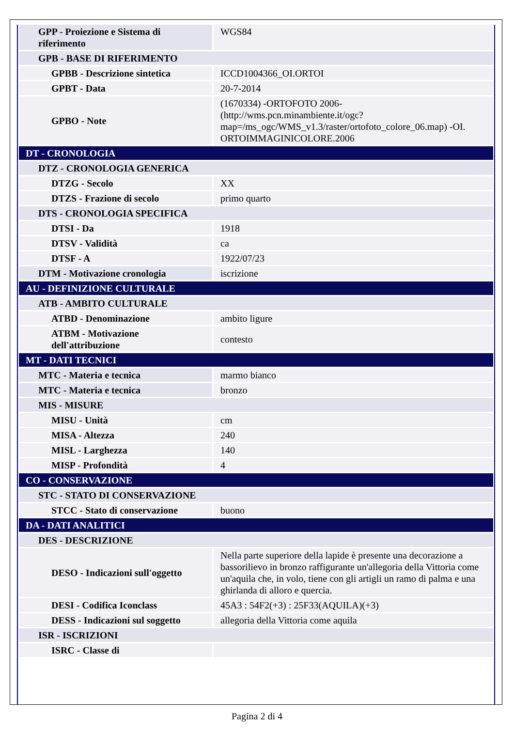| GPP - Proiezione e Sistema di riferimento | WGS84 |
| GPB - BASE DI RIFERIMENTO | |
| GPBB - Descrizione sintetica | ICCD1004366_OI.ORTOI |
| GPBT - Data | 20-7-2014 |
| GPBO - Note | (1670334) -ORTOFOTO 2006- (http://wms.pcn.minambiente.it/ogc?map=/ms_ogc/WMS_v1.3/raster/ortofoto_colore_06.map) -OI. ORTOIMMAGINICOLORE.2006 |
| DT - CRONOLOGIA | |
| DTZ - CRONOLOGIA GENERICA | |
| DTZG - Secolo | XX |
| DTZS - Frazione di secolo | primo quarto |
| DTS - CRONOLOGIA SPECIFICA | |
| DTSI - Da | 1918 |
| DTSV - Validità | ca |
| DTSF - A | 1922/07/23 |
| DTM - Motivazione cronologia | iscrizione |
| AU - DEFINIZIONE CULTURALE | |
| ATB - AMBITO CULTURALE | |
| ATBD - Denominazione | ambito ligure |
| ATBM - Motivazione dell'attribuzione | contesto |
| MT - DATI TECNICI | |
| MTC - Materia e tecnica | marmo bianco |
| MTC - Materia e tecnica | bronzo |
| MIS - MISURE | |
| MISU - Unità | cm |
| MISA - Altezza | 240 |
| MISL - Larghezza | 140 |
| MISP - Profondità | 4 |
| CO - CONSERVAZIONE | |
| STC - STATO DI CONSERVAZIONE | |
| STCC - Stato di conservazione | buono |
| DA - DATI ANALITICI | |
| DES - DESCRIZIONE | |
| DESO - Indicazioni sull'oggetto | Nella parte superiore della lapide è presente una decorazione a bassorilievo in bronzo raffigurante un'allegoria della Vittoria come un'aquila che, in volo, tiene con gli artigli un ramo di palma e una ghirlanda di alloro e quercia. |
| DESI - Codifica Iconclass | 45A3 : 54F2(+3) : 25F33(AQUILA)(+3) |
| DESS - Indicazioni sul soggetto | allegoria della Vittoria come aquila |
| ISR - ISCRIZIONI | |
| ISRC - Classe di | |
Pagina 2 di 4